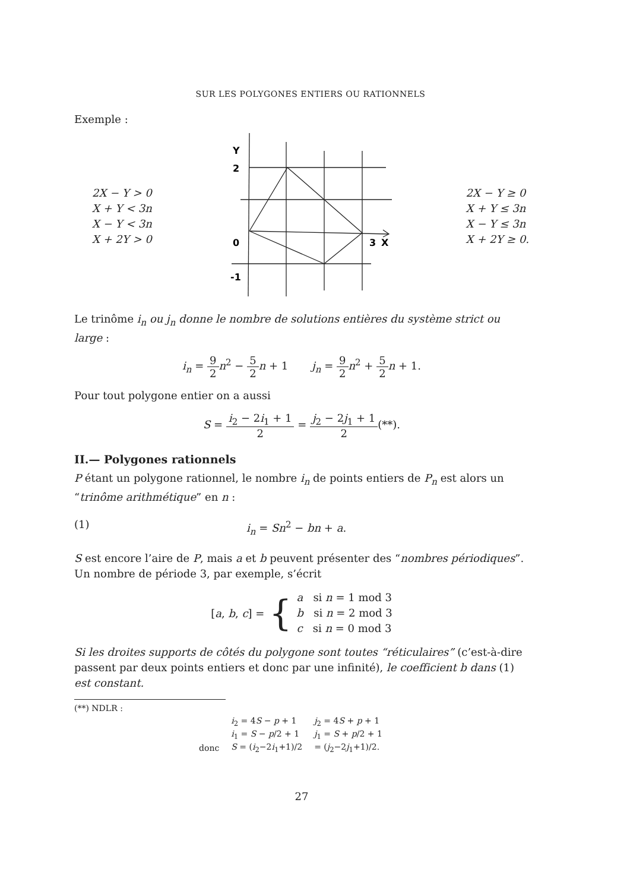SUR LES POLYGONES ENTIERS OU RATIONNELS
Exemple :
2X − Y > 0
X + Y < 3n
X − Y < 3n
X + 2Y > 0
Y
2
0
3
X
-1
2X − Y ≥ 0
X + Y ≤ 3n
X − Y ≤ 3n
X + 2Y ≥ 0.
Le trinôme i<sub>n</sub> ou j<sub>n</sub> donne le nombre de solutions entières du système strict ou large :
i<sub>n</sub> = 9 2 n<sup>2</sup> − 5 2 n + 1 j<sub>n</sub> = 9 2 n<sup>2</sup> + 5 2 n + 1.
Pour tout polygone entier on a aussi
S = i<sub>2</sub> − 2i<sub>1</sub> + 1 2 = j<sub>2</sub> − 2j<sub>1</sub> + 1 2(**).
II.— Polygones rationnels
P étant un polygone rationnel, le nombre i<sub>n</sub> de points entiers de P<sub>n</sub> est alors un “trinôme arithmétique” en n :
(1) i<sub>n</sub> = Sn<sup>2</sup> − bn + a.
S est encore l’aire de P, mais a et b peuvent présenter des “nombres périodiques”. Un nombre de période 3, par exemple, s’écrit
[a, b, c] = { a si n = 1 mod 3
b si n = 2 mod 3
c si n = 0 mod 3
Si les droites supports de côtés du polygone sont toutes “réticulaires” (c’est-à-dire passent par deux points entiers et donc par une infinité), le coefficient b dans (1) est constant.
(**) NDLR :
| | i<sub>2</sub> = 4 S − p + 1 | j<sub>2</sub> = 4 S + p + 1 |
| | i<sub>1</sub> = S − p /2 + 1 | j<sub>1</sub> = S + p /2 + 1 |
| donc | S = ( i<sub>2</sub>−2 i<sub>1</sub>+1)/2 | = ( j<sub>2</sub>−2 j<sub>1</sub>+1)/2. |
27